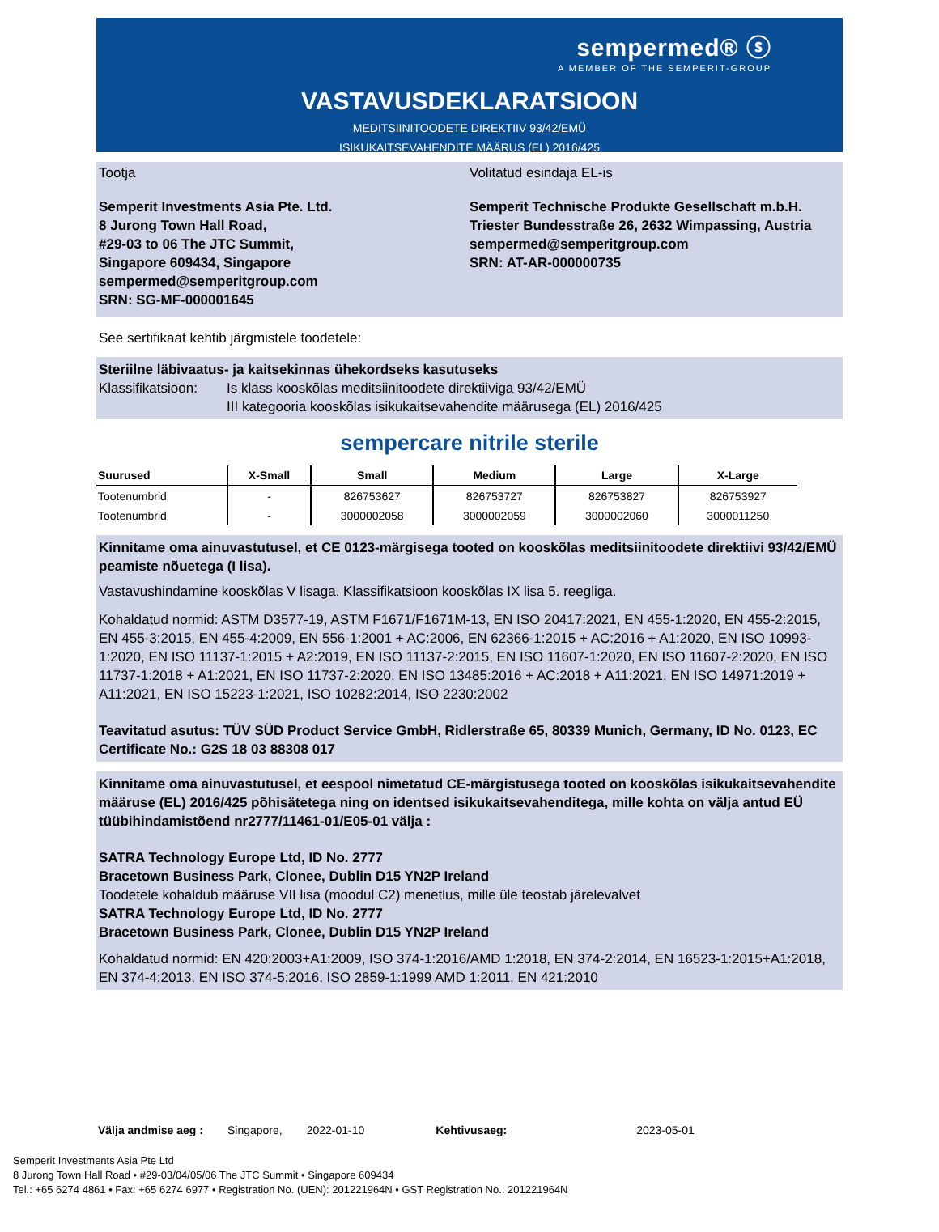sempermed® ⓢ
A MEMBER OF THE SEMPERIT-GROUP
VASTAVUSDEKLARATSIOON
MEDITSIINITOODETE DIREKTIIV 93/42/EMÜ
ISIKUKAITSEVAHENDITE MÄÄRUS (EL) 2016/425
Tootja
Semperit Investments Asia Pte. Ltd.
8 Jurong Town Hall Road,
#29-03 to 06 The JTC Summit,
Singapore 609434, Singapore
sempermed@semperitgroup.com
SRN: SG-MF-000001645
Volitatud esindaja EL-is
Semperit Technische Produkte Gesellschaft m.b.H.
Triester Bundesstraße 26, 2632 Wimpassing, Austria
sempermed@semperitgroup.com
SRN: AT-AR-000000735
See sertifikaat kehtib järgmistele toodetele:
Steriilne läbivaatus- ja kaitsekinnas ühekordseks kasutuseks
Klassifikatsioon: Is klass kooskõlas meditsiinitoodete direktiiviga 93/42/EMÜ
III kategooria kooskõlas isikukaitsevahendite määrusega (EL) 2016/425
sempercare nitrile sterile
| Suurused | X-Small | Small | Medium | Large | X-Large |
| --- | --- | --- | --- | --- | --- |
| Tootenumbrid | - | 826753627 | 826753727 | 826753827 | 826753927 |
| Tootenumbrid | - | 3000002058 | 3000002059 | 3000002060 | 3000011250 |
Kinnitame oma ainuvastutusel, et CE 0123-märgisega tooted on kooskõlas meditsiinitoodete direktiivi 93/42/EMÜ peamiste nõuetega (I lisa).
Vastavushindamine kooskõlas V lisaga. Klassifikatsioon kooskõlas IX lisa 5. reegliga.
Kohaldatud normid: ASTM D3577-19, ASTM F1671/F1671M-13, EN ISO 20417:2021, EN 455-1:2020, EN 455-2:2015, EN 455-3:2015, EN 455-4:2009, EN 556-1:2001 + AC:2006, EN 62366-1:2015 + AC:2016 + A1:2020, EN ISO 10993-1:2020, EN ISO 11137-1:2015 + A2:2019, EN ISO 11137-2:2015, EN ISO 11607-1:2020, EN ISO 11607-2:2020, EN ISO 11737-1:2018 + A1:2021, EN ISO 11737-2:2020, EN ISO 13485:2016 + AC:2018 + A11:2021, EN ISO 14971:2019 + A11:2021, EN ISO 15223-1:2021, ISO 10282:2014, ISO 2230:2002
Teavitatud asutus: TÜV SÜD Product Service GmbH, Ridlerstraße 65, 80339 Munich, Germany, ID No. 0123, EC Certificate No.: G2S 18 03 88308 017
Kinnitame oma ainuvastutusel, et eespool nimetatud CE-märgistusega tooted on kooskõlas isikukaitsevahendite määruse (EL) 2016/425 põhisätetega ning on identsed isikukaitsevahenditega, mille kohta on välja antud EÜ tüübihindamistõend nr2777/11461-01/E05-01 välja :
SATRA Technology Europe Ltd, ID No. 2777
Bracetown Business Park, Clonee, Dublin D15 YN2P Ireland
Toodetele kohaldub määruse VII lisa (moodul C2) menetlus, mille üle teostab järelevalvet
SATRA Technology Europe Ltd, ID No. 2777
Bracetown Business Park, Clonee, Dublin D15 YN2P Ireland
Kohaldatud normid: EN 420:2003+A1:2009, ISO 374-1:2016/AMD 1:2018, EN 374-2:2014, EN 16523-1:2015+A1:2018, EN 374-4:2013, EN ISO 374-5:2016, ISO 2859-1:1999 AMD 1:2011, EN 421:2010
Välja andmise aeg : Singapore, 2022-01-10 Kehtivusaeg: 2023-05-01
Semperit Investments Asia Pte Ltd
8 Jurong Town Hall Road • #29-03/04/05/06 The JTC Summit • Singapore 609434
Tel.: +65 6274 4861 • Fax: +65 6274 6977 • Registration No. (UEN): 201221964N • GST Registration No.: 201221964N